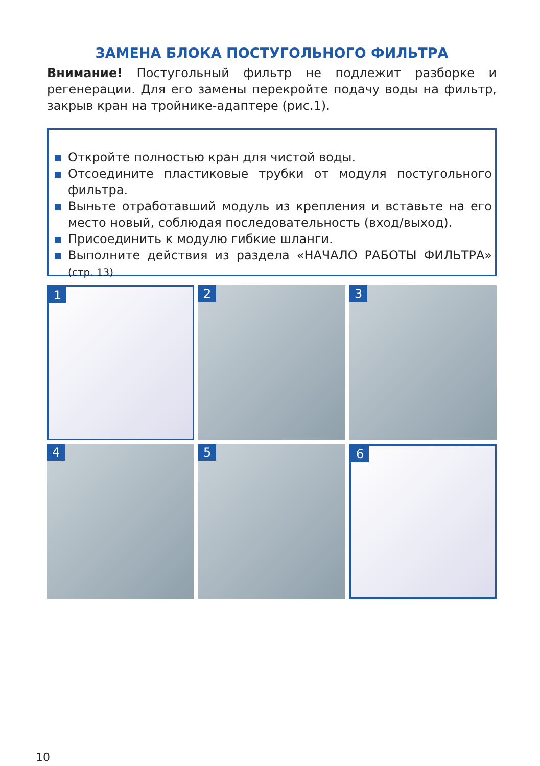ЗАМЕНА БЛОКА ПОСТУГОЛЬНОГО ФИЛЬТРА
Внимание! Постугольный фильтр не подлежит разборке и регенерации. Для его замены перекройте подачу воды на фильтр, закрыв кран на тройнике-адаптере (рис.1).
Откройте полностью кран для чистой воды.
Отсоедините пластиковые трубки от модуля постугольного фильтра.
Выньте отработавший модуль из крепления и вставьте на его место новый, соблюдая последовательность (вход/выход).
Присоединить к модулю гибкие шланги.
Выполните действия из раздела «НАЧАЛО РАБОТЫ ФИЛЬТРА» (стр. 13)
1
2
3
4
5
6
10